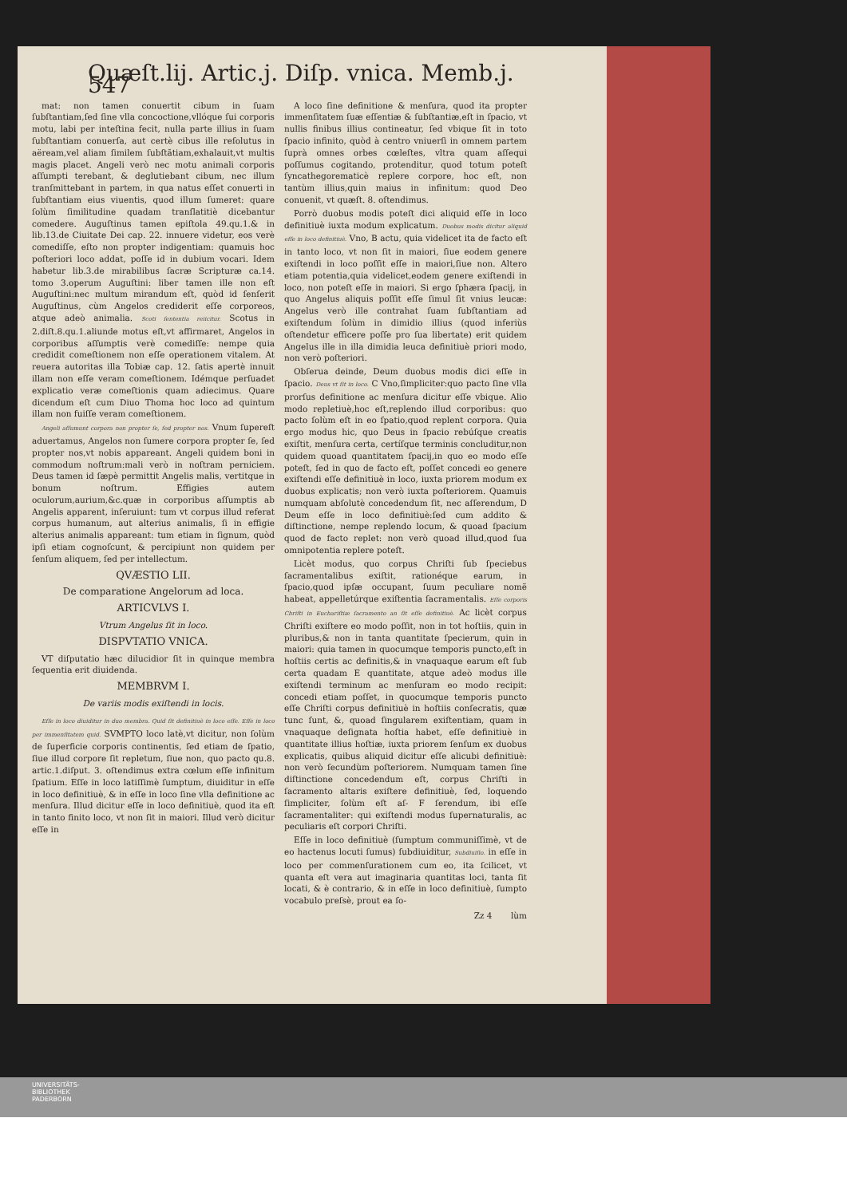Quæſt.lij. Artic.j. Diſp. vnica. Memb.j. 547
mat: non tamen conuertit cibum in ſuam ſubſtantiam,ſed ſine vlla concoctione,vllóque ſui corporis motu, labi per inteſtina fecit, nulla parte illius in ſuam ſubſtantiam conuerſa, aut certè cibus ille reſolutus in aëream,vel aliam ſimilem ſubſtãtiam,exhalauit,vt multis magis placet. Angeli verò nec motu animali corporis aſſumpti terebant, & deglutiebant cibum, nec illum tranſmittebant in partem, in qua natus eſſet conuerti in ſubſtantiam eius viuentis, quod illum ſumeret: quare ſolùm ſimilitudine quadam tranſlatitiè dicebantur comedere. Auguſtinus tamen epiſtola 49.qu.1.& in lib.13.de Ciuitate Dei cap. 22. innuere videtur, eos verè comediſſe, eſto non propter indigentiam: quamuis hoc poſteriori loco addat, poſſe id in dubium vocari. Idem habetur lib.3.de mirabilibus ſacræ Scripturæ ca.14. tomo 3.operum Auguſtini: liber tamen ille non eſt Auguſtini:nec multum mirandum eſt, quòd id ſenſerit Auguſtinus, cùm Angelos crediderit eſſe corporeos, atque adeò animalia. Scoti ſententia reiicitur. Scotus in 2.diſt.8.qu.1.aliunde motus eſt,vt affirmaret, Angelos in corporibus aſſumptis verè comediſſe: nempe quia credidit comeſtionem non eſſe operationem vitalem. At reuera autoritas illa Tobiæ cap. 12. ſatis apertè innuit illam non eſſe veram comeſtionem. Idémque perſuadet explicatio veræ comeſtionis quam adiecimus. Quare dicendum eſt cum Diuo Thoma hoc loco ad quintum illam non fuiſſe veram comeſtionem.
Angeli aſſumunt corpora non propter ſe, ſed propter nos. Vnum ſupereſt aduertamus, Angelos non ſumere corpora propter ſe, ſed propter nos,vt nobis appareant. Angeli quidem boni in commodum noſtrum:mali verò in noſtram perniciem. Deus tamen id ſæpè permittit Angelis malis, vertitque in bonum noſtrum. Effigies autem oculorum,aurium,&c.quæ in corporibus aſſumptis ab Angelis apparent, inſeruiunt: tum vt corpus illud referat corpus humanum, aut alterius animalis, ſi in effigie alterius animalis appareant: tum etiam in ſignum, quòd ipſi etiam cognoſcunt, & percipiunt non quidem per ſenſum aliquem, ſed per intellectum.
QVÆSTIO LII.
De comparatione Angelorum ad loca.
ARTICVLVS I.
Vtrum Angelus ſit in loco.
DISPVTATIO VNICA.
VT diſputatio hæc dilucidior ſit in quinque membra ſequentia erit diuidenda.
MEMBRVM I.
De variis modis exiſtendi in locis.
Eſſe in loco diuiditur in duo membra. Quid ſit definitiuè in loco eſſe. Eſſe in loco per immenſitatem quid. SVMPTO loco latè,vt dicitur, non ſolùm de ſuperficie corporis continentis, ſed etiam de ſpatio, ſiue illud corpore ſit repletum, ſiue non, quo pacto qu.8. artic.1.diſput. 3. oſtendimus extra cœlum eſſe infinitum ſpatium. Eſſe in loco latiſſimè ſumptum, diuiditur in eſſe in loco definitiuè, & in eſſe in loco ſine vlla definitione ac menſura. Illud dicitur eſſe in loco definitiuè, quod ita eſt in tanto finito loco, vt non ſit in maiori. Illud verò dicitur eſſe in
A loco ſine definitione & menſura, quod ita propter immenſitatem ſuæ eſſentiæ & ſubſtantiæ,eſt in ſpacio, vt nullis finibus illius contineatur, ſed vbique ſit in toto ſpacio infinito, quòd à centro vniuerſi in omnem partem ſuprà omnes orbes cœleſtes, vltra quam aſſequi poſſumus cogitando, protenditur, quod totum poteſt ſyncathegorematicè replere corpore, hoc eſt, non tantùm illius,quin maius in infinitum: quod Deo conuenit, vt quæſt. 8. oſtendimus.
Porrò duobus modis poteſt dici aliquid eſſe in loco definitiuè iuxta modum explicatum. Duobus modis dicitur aliquid eſſe in loco definitiuè. Vno, B actu, quia videlicet ita de facto eſt in tanto loco, vt non ſit in maiori, ſiue eodem genere exiſtendi in loco poſſit eſſe in maiori,ſiue non. Altero etiam potentia,quia videlicet,eodem genere exiſtendi in loco, non poteſt eſſe in maiori. Si ergo ſphæra ſpacij, in quo Angelus aliquis poſſit eſſe ſimul ſit vnius leucæ: Angelus verò ille contrahat ſuam ſubſtantiam ad exiſtendum ſolùm in dimidio illius (quod inferiùs oſtendetur efficere poſſe pro ſua libertate) erit quidem Angelus ille in illa dimidia leuca definitiuè priori modo, non verò poſteriori.
Obſerua deinde, Deum duobus modis dici eſſe in ſpacio. Deus vt ſit in loco. C Vno,ſimpliciter:quo pacto ſine vlla prorſus definitione ac menſura dicitur eſſe vbique. Alio modo repletiuè,hoc eſt,replendo illud corporibus: quo pacto ſolùm eſt in eo ſpatio,quod replent corpora. Quia ergo modus hic, quo Deus in ſpacio rebúſque creatis exiſtit, menſura certa, certíſque terminis concluditur,non quidem quoad quantitatem ſpacij,in quo eo modo eſſe poteſt, ſed in quo de facto eſt, poſſet concedi eo genere exiſtendi eſſe definitiuè in loco, iuxta priorem modum ex duobus explicatis; non verò iuxta poſteriorem. Quamuis numquam abſolutè concedendum ſit, nec aſſerendum, D Deum eſſe in loco definitiuè:ſed cum addito & diſtinctione, nempe replendo locum, & quoad ſpacium quod de facto replet: non verò quoad illud,quod ſua omnipotentia replere poteſt.
Licèt modus, quo corpus Chriſti ſub ſpeciebus ſacramentalibus exiſtit, rationéque earum, in ſpacio,quod ipſæ occupant, ſuum peculiare nomẽ habeat, appelletúrque exiſtentia ſacramentalis. Eſſe corporis Chriſti in Euchariſtiæ ſacramento an ſit eſſe definitiuè. Ac licèt corpus Chriſti exiſtere eo modo poſſit, non in tot hoſtiis, quin in pluribus,& non in tanta quantitate ſpecierum, quin in maiori: quia tamen in quocumque temporis puncto,eſt in hoſtiis certis ac definitis,& in vnaquaque earum eſt ſub certa quadam E quantitate, atque adeò modus ille exiſtendi terminum ac menſuram eo modo recipit: concedi etiam poſſet, in quocumque temporis puncto eſſe Chriſti corpus definitiuè in hoſtiis conſecratis, quæ tunc ſunt, &, quoad ſingularem exiſtentiam, quam in vnaquaque deſignata hoſtia habet, eſſe definitiuè in quantitate illius hoſtiæ, iuxta priorem ſenſum ex duobus explicatis, quibus aliquid dicitur eſſe alicubi definitiuè: non verò ſecundùm poſteriorem. Numquam tamen ſine diſtinctione concedendum eſt, corpus Chriſti in ſacramento altaris exiſtere definitiuè, ſed, loquendo ſimpliciter, ſolùm eſt aſ- F ſerendum, ibi eſſe ſacramentaliter: qui exiſtendi modus ſupernaturalis, ac peculiaris eſt corpori Chriſti.
Eſſe in loco definitiuè (ſumptum communiſſimè, vt de eo hactenus locuti ſumus) ſubdiuiditur, Subdiuiſio. in eſſe in loco per commenſurationem cum eo, ita ſcilicet, vt quanta eſt vera aut imaginaria quantitas loci, tanta ſit locati, & è contrario, & in eſſe in loco definitiuè, ſumpto vocabulo preſsè, prout ea ſo-
Zz 4 lùm
UNIVERSITÄTS-
BIBLIOTHEK
PADERBORN